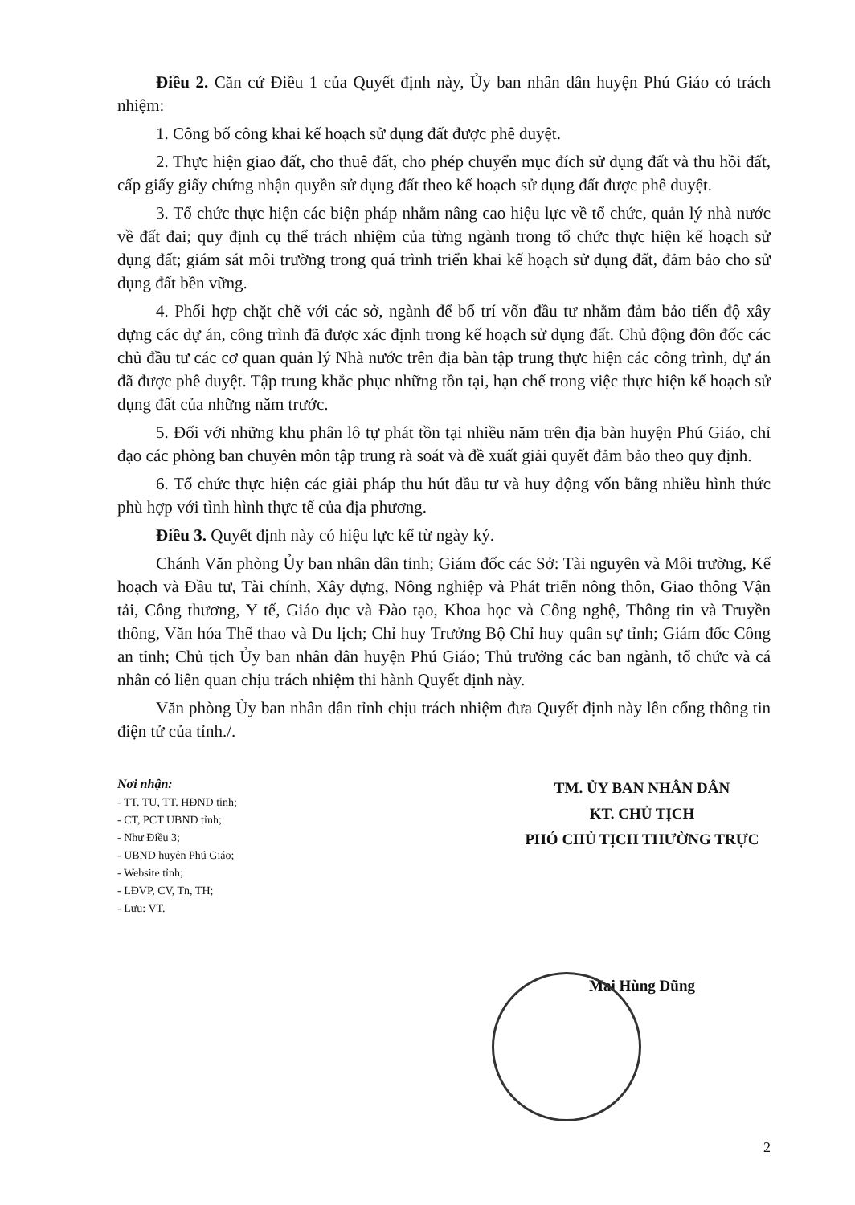Điều 2. Căn cứ Điều 1 của Quyết định này, Ủy ban nhân dân huyện Phú Giáo có trách nhiệm:
1. Công bố công khai kế hoạch sử dụng đất được phê duyệt.
2. Thực hiện giao đất, cho thuê đất, cho phép chuyển mục đích sử dụng đất và thu hồi đất, cấp giấy giấy chứng nhận quyền sử dụng đất theo kế hoạch sử dụng đất được phê duyệt.
3. Tổ chức thực hiện các biện pháp nhằm nâng cao hiệu lực về tổ chức, quản lý nhà nước về đất đai; quy định cụ thể trách nhiệm của từng ngành trong tổ chức thực hiện kế hoạch sử dụng đất; giám sát môi trường trong quá trình triển khai kế hoạch sử dụng đất, đảm bảo cho sử dụng đất bền vững.
4. Phối hợp chặt chẽ với các sở, ngành để bố trí vốn đầu tư nhằm đảm bảo tiến độ xây dựng các dự án, công trình đã được xác định trong kế hoạch sử dụng đất. Chủ động đôn đốc các chủ đầu tư các cơ quan quản lý Nhà nước trên địa bàn tập trung thực hiện các công trình, dự án đã được phê duyệt. Tập trung khắc phục những tồn tại, hạn chế trong việc thực hiện kế hoạch sử dụng đất của những năm trước.
5. Đối với những khu phân lô tự phát tồn tại nhiều năm trên địa bàn huyện Phú Giáo, chỉ đạo các phòng ban chuyên môn tập trung rà soát và đề xuất giải quyết đảm bảo theo quy định.
6. Tổ chức thực hiện các giải pháp thu hút đầu tư và huy động vốn bằng nhiều hình thức phù hợp với tình hình thực tế của địa phương.
Điều 3. Quyết định này có hiệu lực kể từ ngày ký.
Chánh Văn phòng Ủy ban nhân dân tỉnh; Giám đốc các Sở: Tài nguyên và Môi trường, Kế hoạch và Đầu tư, Tài chính, Xây dựng, Nông nghiệp và Phát triển nông thôn, Giao thông Vận tải, Công thương, Y tế, Giáo dục và Đào tạo, Khoa học và Công nghệ, Thông tin và Truyền thông, Văn hóa Thể thao và Du lịch; Chỉ huy Trưởng Bộ Chỉ huy quân sự tỉnh; Giám đốc Công an tỉnh; Chủ tịch Ủy ban nhân dân huyện Phú Giáo; Thủ trưởng các ban ngành, tổ chức và cá nhân có liên quan chịu trách nhiệm thi hành Quyết định này.
Văn phòng Ủy ban nhân dân tỉnh chịu trách nhiệm đưa Quyết định này lên cổng thông tin điện tử của tỉnh./.
Nơi nhận:
- TT. TU, TT. HĐND tỉnh;
- CT, PCT UBND tỉnh;
- Như Điều 3;
- UBND huyện Phú Giáo;
- Website tỉnh;
- LĐVP, CV, Tn, TH;
- Lưu: VT.
TM. ỦY BAN NHÂN DÂN
KT. CHỦ TỊCH
PHÓ CHỦ TỊCH THƯỜNG TRỰC
Mai Hùng Dũng
2